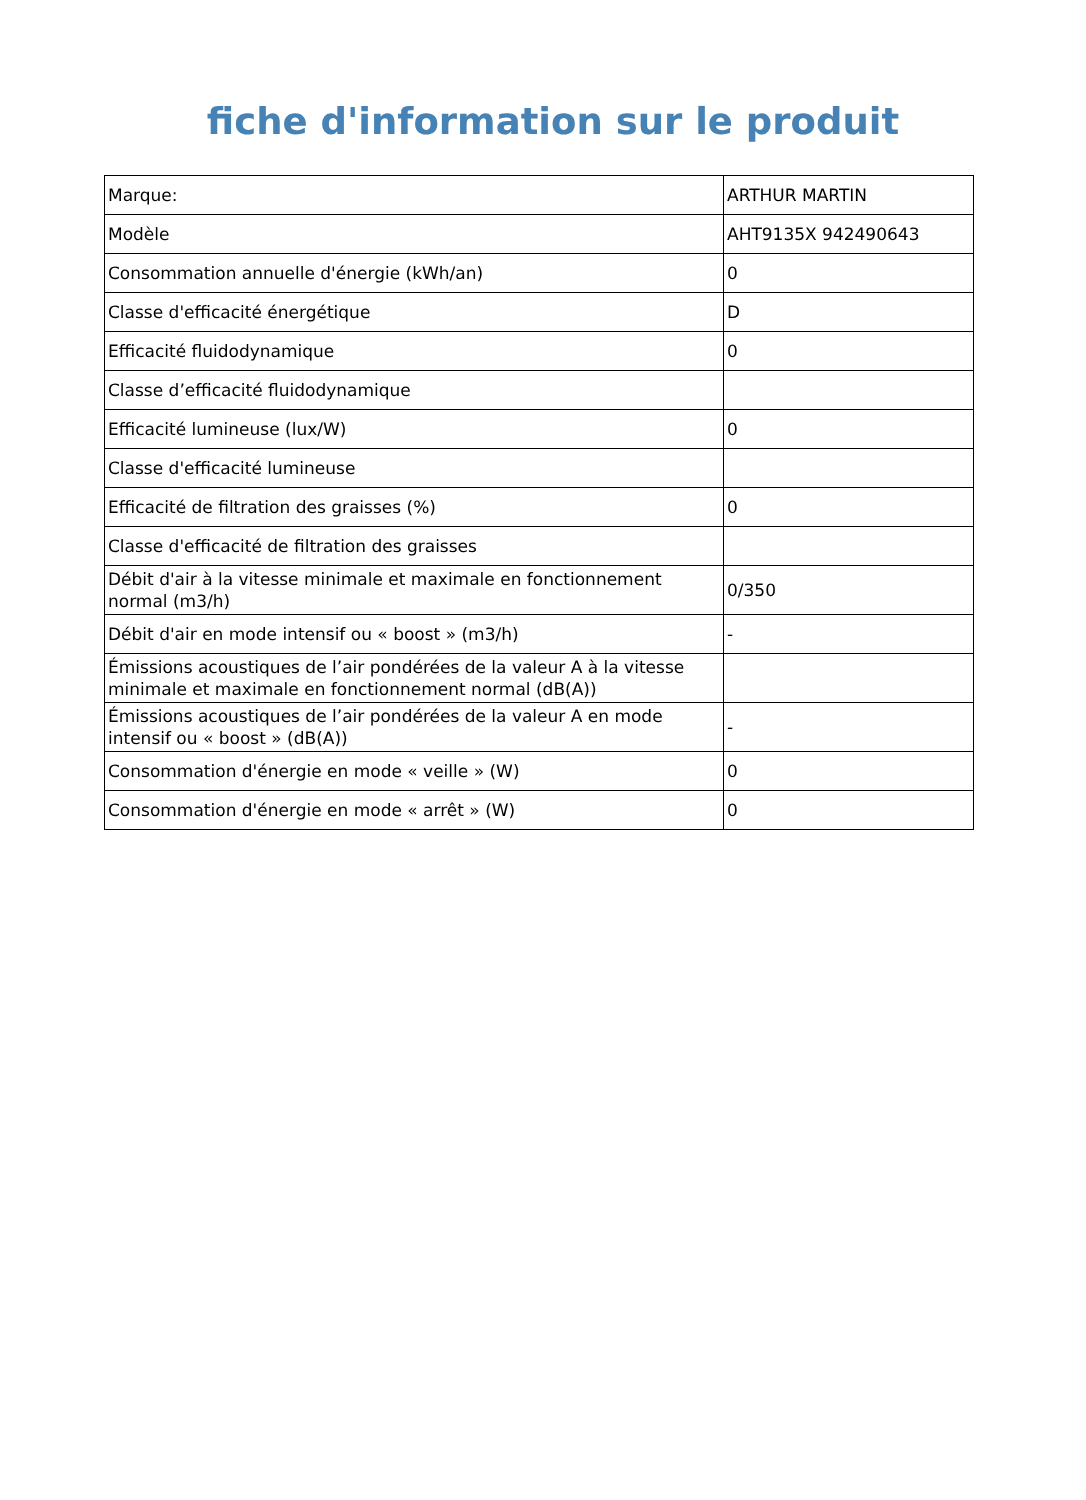fiche d'information sur le produit
| Marque: | ARTHUR MARTIN |
| Modèle | AHT9135X 942490643 |
| Consommation annuelle d'énergie (kWh/an) | 0 |
| Classe d'efficacité énergétique | D |
| Efficacité fluidodynamique | 0 |
| Classe d’efficacité fluidodynamique | |
| Efficacité lumineuse (lux/W) | 0 |
| Classe d'efficacité lumineuse | |
| Efficacité de filtration des graisses (%) | 0 |
| Classe d'efficacité de filtration des graisses | |
| Débit d'air à la vitesse minimale et maximale en fonctionnement normal (m3/h) | 0/350 |
| Débit d'air en mode intensif ou « boost » (m3/h) | - |
| Émissions acoustiques de l’air pondérées de la valeur A à la vitesse minimale et maximale en fonctionnement normal (dB(A)) | |
| Émissions acoustiques de l’air pondérées de la valeur A en mode intensif ou « boost » (dB(A)) | - |
| Consommation d'énergie en mode « veille » (W) | 0 |
| Consommation d'énergie en mode « arrêt » (W) | 0 |